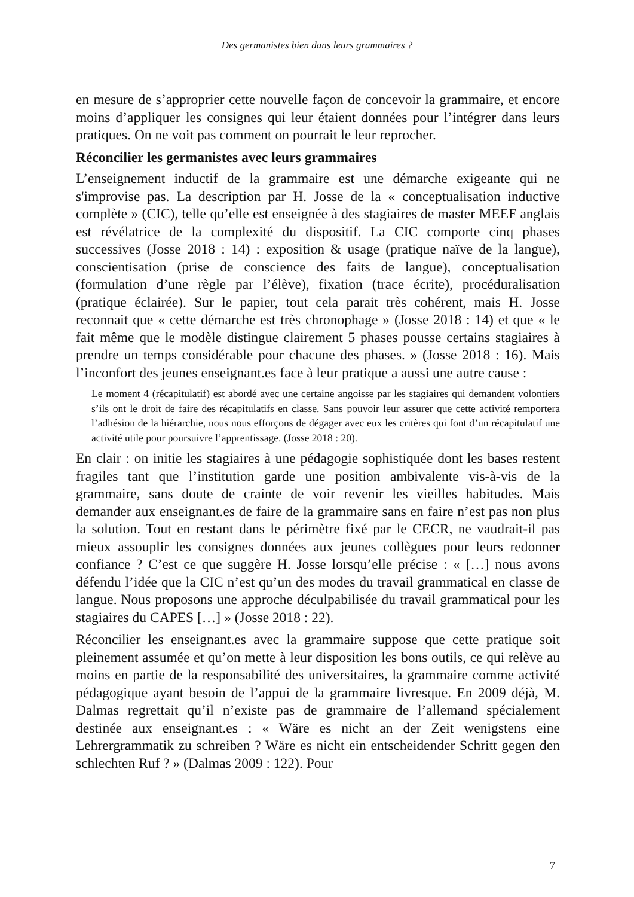Des germanistes bien dans leurs grammaires ?
en mesure de s’approprier cette nouvelle façon de concevoir la grammaire, et encore moins d’appliquer les consignes qui leur étaient données pour l’intégrer dans leurs pratiques. On ne voit pas comment on pourrait le leur reprocher.
Réconcilier les germanistes avec leurs grammaires
L’enseignement inductif de la grammaire est une démarche exigeante qui ne s'improvise pas. La description par H. Josse de la « conceptualisation inductive complète » (CIC), telle qu’elle est enseignée à des stagiaires de master MEEF anglais est révélatrice de la complexité du dispositif. La CIC comporte cinq phases successives (Josse 2018 : 14) : exposition & usage (pratique naïve de la langue), conscientisation (prise de conscience des faits de langue), conceptualisation (formulation d’une règle par l’élève), fixation (trace écrite), procéduralisation (pratique éclairée). Sur le papier, tout cela parait très cohérent, mais H. Josse reconnait que « cette démarche est très chronophage » (Josse 2018 : 14) et que « le fait même que le modèle distingue clairement 5 phases pousse certains stagiaires à prendre un temps considérable pour chacune des phases. » (Josse 2018 : 16). Mais l’inconfort des jeunes enseignant.es face à leur pratique a aussi une autre cause :
Le moment 4 (récapitulatif) est abordé avec une certaine angoisse par les stagiaires qui demandent volontiers s’ils ont le droit de faire des récapitulatifs en classe. Sans pouvoir leur assurer que cette activité remportera l’adhésion de la hiérarchie, nous nous efforçons de dégager avec eux les critères qui font d’un récapitulatif une activité utile pour poursuivre l’apprentissage. (Josse 2018 : 20).
En clair : on initie les stagiaires à une pédagogie sophistiquée dont les bases restent fragiles tant que l’institution garde une position ambivalente vis-à-vis de la grammaire, sans doute de crainte de voir revenir les vieilles habitudes. Mais demander aux enseignant.es de faire de la grammaire sans en faire n’est pas non plus la solution. Tout en restant dans le périmètre fixé par le CECR, ne vaudrait-il pas mieux assouplir les consignes données aux jeunes collègues pour leurs redonner confiance ? C’est ce que suggère H. Josse lorsqu’elle précise : « […] nous avons défendu l’idée que la CIC n’est qu’un des modes du travail grammatical en classe de langue. Nous proposons une approche déculpabilisée du travail grammatical pour les stagiaires du CAPES […] » (Josse 2018 : 22).
Réconcilier les enseignant.es avec la grammaire suppose que cette pratique soit pleinement assumée et qu’on mette à leur disposition les bons outils, ce qui relève au moins en partie de la responsabilité des universitaires, la grammaire comme activité pédagogique ayant besoin de l’appui de la grammaire livresque. En 2009 déjà, M. Dalmas regrettait qu’il n’existe pas de grammaire de l’allemand spécialement destinée aux enseignant.es : « Wäre es nicht an der Zeit wenigstens eine Lehrergrammatik zu schreiben ? Wäre es nicht ein entscheidender Schritt gegen den schlechten Ruf ? » (Dalmas 2009 : 122). Pour
7